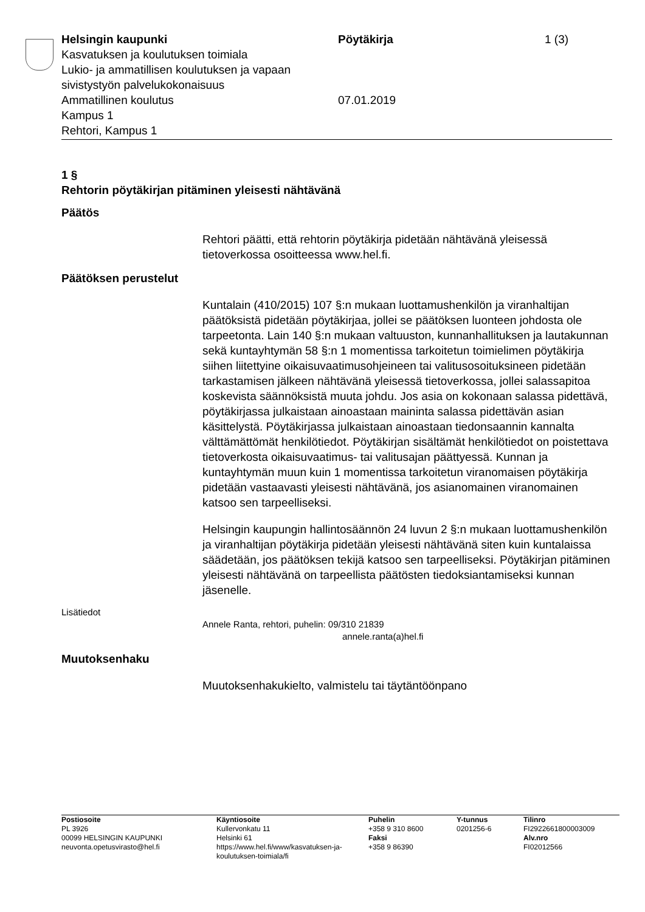Helsingin kaupunki
Kasvatuksen ja koulutuksen toimiala
Lukio- ja ammatillisen koulutuksen ja vapaan sivistystyön palvelukokonaisuus
Ammatillinen koulutus
Kampus 1
Rehtori, Kampus 1
Pöytäkirja
07.01.2019
1 (3)
1 §
Rehtorin pöytäkirjan pitäminen yleisesti nähtävänä
Päätös
Rehtori päätti, että rehtorin pöytäkirja pidetään nähtävänä yleisessä tietoverkossa osoitteessa www.hel.fi.
Päätöksen perustelut
Kuntalain (410/2015) 107 §:n mukaan luottamushenkilön ja viranhaltijan päätöksistä pidetään pöytäkirjaa, jollei se päätöksen luonteen johdosta ole tarpeetonta. Lain 140 §:n mukaan valtuuston, kunnanhallituksen ja lautakunnan sekä kuntayhtymän 58 §:n 1 momentissa tarkoitetun toimielimen pöytäkirja siihen liitettyine oikaisuvaatimusohjeineen tai valitusosoituksineen pidetään tarkastamisen jälkeen nähtävänä yleisessä tietoverkossa, jollei salassapitoa koskevista säännöksistä muuta johdu. Jos asia on kokonaan salassa pidettävä, pöytäkirjassa julkaistaan ainoastaan maininta salassa pidettävän asian käsittelystä. Pöytäkirjassa julkaistaan ainoastaan tiedonsaannin kannalta välttämättömät henkilötiedot. Pöytäkirjan sisältämät henkilötiedot on poistettava tietoverkosta oikaisuvaatimus- tai valitusajan päättyessä. Kunnan ja kuntayhtymän muun kuin 1 momentissa tarkoitetun viranomaisen pöytäkirja pidetään vastaavasti yleisesti nähtävänä, jos asianomainen viranomainen katsoo sen tarpeelliseksi.
Helsingin kaupungin hallintosäännön 24 luvun 2 §:n mukaan luottamushenkilön ja viranhaltijan pöytäkirja pidetään yleisesti nähtävänä siten kuin kuntalaissa säädetään, jos päätöksen tekijä katsoo sen tarpeelliseksi. Pöytäkirjan pitäminen yleisesti nähtävänä on tarpeellista päätösten tiedoksiantamiseksi kunnan jäsenelle.
Lisätiedot
Annele Ranta, rehtori, puhelin: 09/310 21839
annele.ranta(a)hel.fi
Muutoksenhaku
Muutoksenhakukielto, valmistelu tai täytäntöönpano
Postiosoite
PL 3926
00099 HELSINGIN KAUPUNKI
neuvonta.opetusvirasto@hel.fi
Käyntiosoite
Kullervonkatu 11
Helsinki 61
https://www.hel.fi/www/kasvatuksen-ja-koulutuksen-toimiala/fi
Puhelin
+358 9 310 8600
Faksi
+358 9 86390
Y-tunnus
0201256-6
Tilinro
FI2922661800003009
Alv.nro
FI02012566